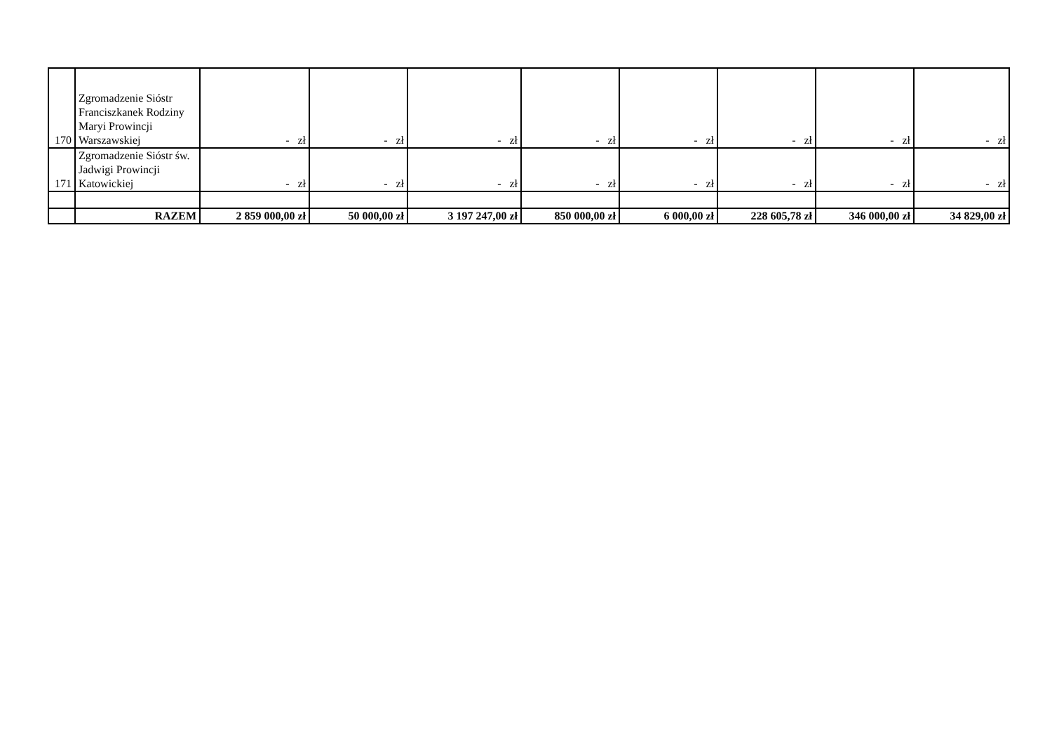| 170 | Zgromadzenie Sióstr Franciszkanek Rodziny Maryi Prowincji Warszawskiej | - zł | - zł | - zł | - zł | - zł | - zł | - zł | - zł |
| 171 | Zgromadzenie Sióstr św. Jadwigi Prowincji Katowickiej | - zł | - zł | - zł | - zł | - zł | - zł | - zł | - zł |
| | RAZEM | 2 859 000,00 zł | 50 000,00 zł | 3 197 247,00 zł | 850 000,00 zł | 6 000,00 zł | 228 605,78 zł | 346 000,00 zł | 34 829,00 zł |